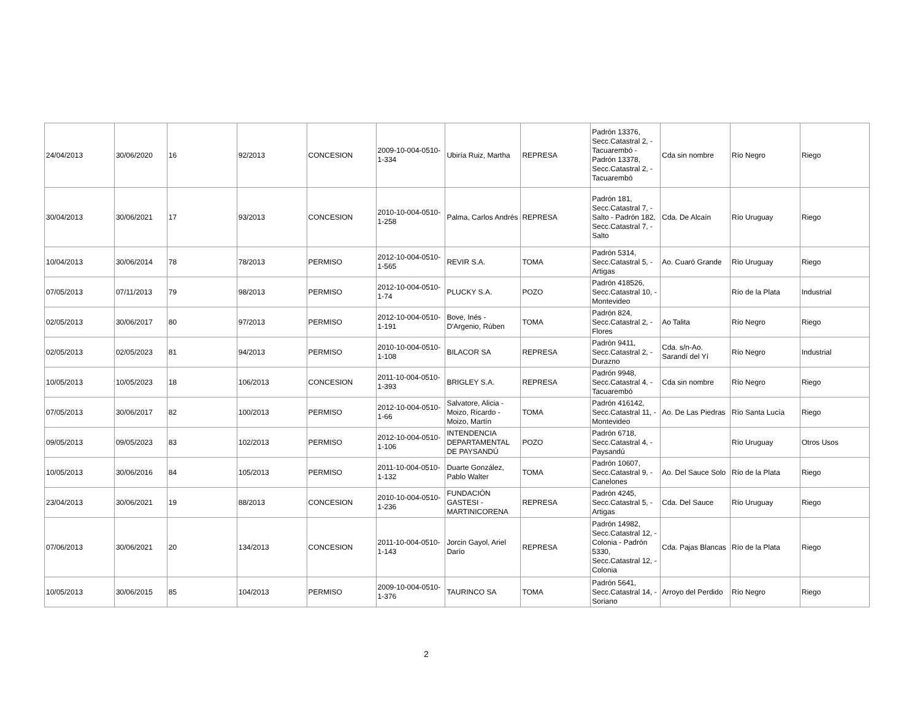| 24/04/2013 | 30/06/2020 | 16 | 92/2013 | CONCESION | 2009-10-004-0510-1-334 | Ubiría Ruiz, Martha | REPRESA | Padrón 13376, Secc.Catastral 2, - Tacuarembó - Padrón 13378, Secc.Catastral 2, - Tacuarembó | Cda sin nombre | Río Negro | Riego |
| 30/04/2013 | 30/06/2021 | 17 | 93/2013 | CONCESION | 2010-10-004-0510-1-258 | Palma, Carlos Andrés | REPRESA | Padrón 181, Secc.Catastral 7, - Salto - Padrón 182, Secc.Catastral 7, - Salto | Cda. De Alcaín | Río Uruguay | Riego |
| 10/04/2013 | 30/06/2014 | 78 | 78/2013 | PERMISO | 2012-10-004-0510-1-565 | REVIR S.A. | TOMA | Padrón 5314, Secc.Catastral 5, - Artigas | Ao. Cuaró Grande | Río Uruguay | Riego |
| 07/05/2013 | 07/11/2013 | 79 | 98/2013 | PERMISO | 2012-10-004-0510-1-74 | PLUCKY S.A. | POZO | Padrón 418526, Secc.Catastral 10, - Montevideo | | Río de la Plata | Industrial |
| 02/05/2013 | 30/06/2017 | 80 | 97/2013 | PERMISO | 2012-10-004-0510-1-191 | Bove, Inés - D'Argenio, Rúben | TOMA | Padrón 824, Secc.Catastral 2, - Flores | Ao Talita | Río Negro | Riego |
| 02/05/2013 | 02/05/2023 | 81 | 94/2013 | PERMISO | 2010-10-004-0510-1-108 | BILACOR SA | REPRESA | Padrón 9411, Secc.Catastral 2, - Durazno | Cda. s/n-Ao. Sarandí del Yí | Río Negro | Industrial |
| 10/05/2013 | 10/05/2023 | 18 | 106/2013 | CONCESION | 2011-10-004-0510-1-393 | BRIGLEY S.A. | REPRESA | Padrón 9948, Secc.Catastral 4, - Tacuarembó | Cda sin nombre | Río Negro | Riego |
| 07/05/2013 | 30/06/2017 | 82 | 100/2013 | PERMISO | 2012-10-004-0510-1-66 | Salvatore, Alicia - Moizo, Ricardo - Moizo, Martín | TOMA | Padrón 416142, Secc.Catastral 11, - Montevideo | Ao. De Las Piedras | Río Santa Lucía | Riego |
| 09/05/2013 | 09/05/2023 | 83 | 102/2013 | PERMISO | 2012-10-004-0510-1-106 | INTENDENCIA DEPARTAMENTAL DE PAYSANDÚ | POZO | Padrón 6718, Secc.Catastral 4, - Paysandú | | Río Uruguay | Otros Usos |
| 10/05/2013 | 30/06/2016 | 84 | 105/2013 | PERMISO | 2011-10-004-0510-1-132 | Duarte González, Pablo Walter | TOMA | Padrón 10607, Secc.Catastral 9, - Canelones | Ao. Del Sauce Solo | Río de la Plata | Riego |
| 23/04/2013 | 30/06/2021 | 19 | 88/2013 | CONCESION | 2010-10-004-0510-1-236 | FUNDACIÓN GASTESI - MARTINICORENA | REPRESA | Padrón 4245, Secc.Catastral 5, - Artigas | Cda. Del Sauce | Río Uruguay | Riego |
| 07/06/2013 | 30/06/2021 | 20 | 134/2013 | CONCESION | 2011-10-004-0510-1-143 | Jorcin Gayol, Ariel Darío | REPRESA | Padrón 14982, Secc.Catastral 12, - Colonia - Padrón 5330, Secc.Catastral 12, - Colonia | Cda. Pajas Blancas | Río de la Plata | Riego |
| 10/05/2013 | 30/06/2015 | 85 | 104/2013 | PERMISO | 2009-10-004-0510-1-376 | TAURINCO SA | TOMA | Padrón 5641, Secc.Catastral 14, - Soriano | Arroyo del Perdido | Río Negro | Riego |
2